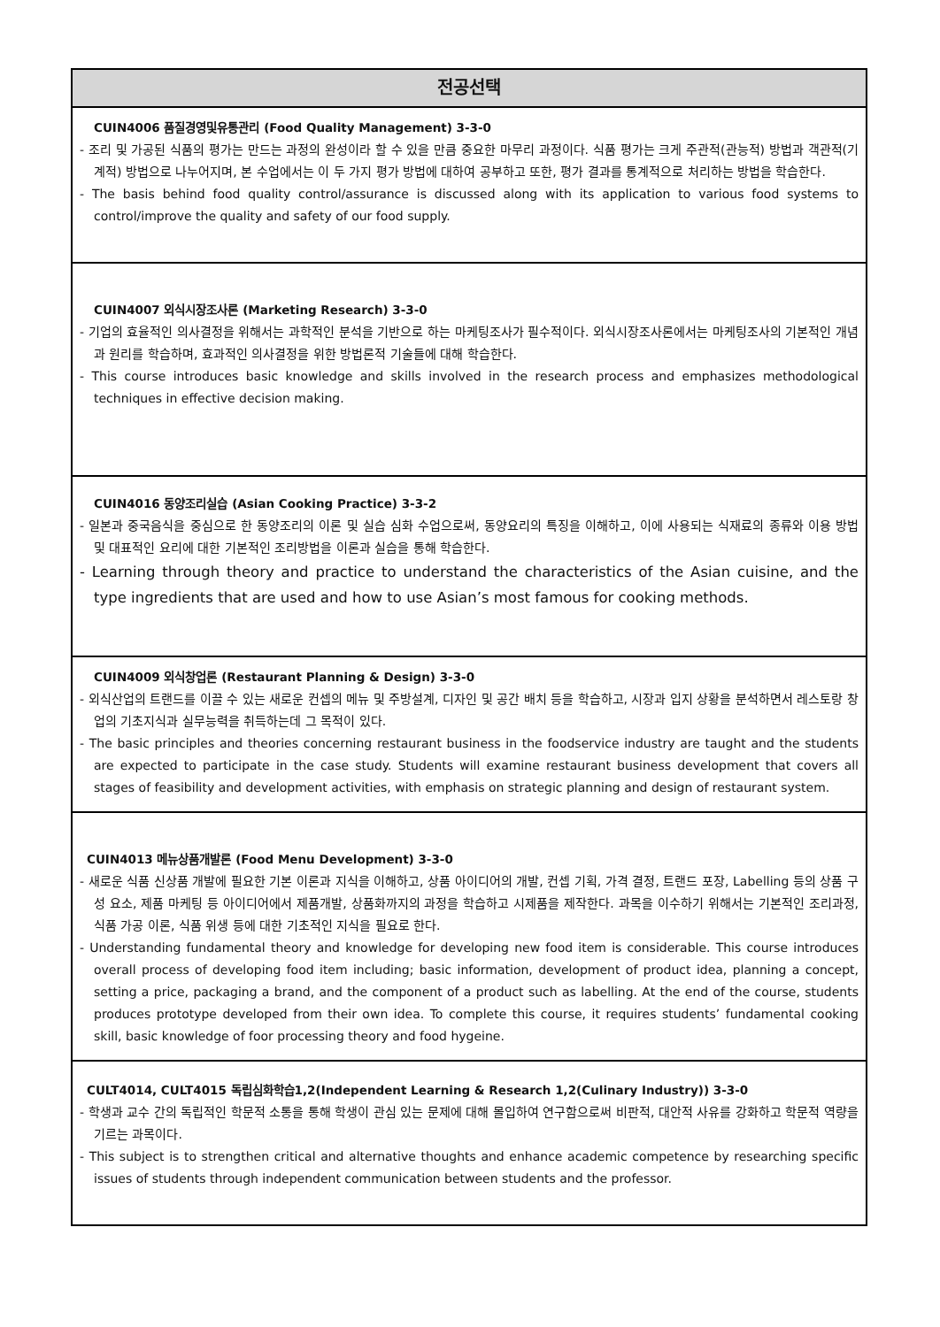| 전공선택 |
| --- |
| CUIN4006 품질경영및유통관리 (Food Quality Management) 3-3-0 - 조리 및 가공된 식품의 평가는 만드는 과정의 완성이라 할 수 있을 만큼 중요한 마무리 과정이다. 식품 평가는 크게 주관적(관능적) 방법과 객관적(기계적) 방법으로 나누어지며, 본 수업에서는 이 두 가지 평가 방법에 대하여 공부하고 또한, 평가 결과를 통계적으로 처리하는 방법을 학습한다. - The basis behind food quality control/assurance is discussed along with its application to various food systems to control/improve the quality and safety of our food supply. |
| CUIN4007 외식시장조사론 (Marketing Research) 3-3-0 - 기업의 효율적인 의사결정을 위해서는 과학적인 분석을 기반으로 하는 마케팅조사가 필수적이다. 외식시장조사론에서는 마케팅조사의 기본적인 개념과 원리를 학습하며, 효과적인 의사결정을 위한 방법론적 기술들에 대해 학습한다. - This course introduces basic knowledge and skills involved in the research process and emphasizes methodological techniques in effective decision making. |
| CUIN4016 동양조리실습 (Asian Cooking Practice) 3-3-2 - 일본과 중국음식을 중심으로 한 동양조리의 이론 및 실습 심화 수업으로써, 동양요리의 특징을 이해하고, 이에 사용되는 식재료의 종류와 이용 방법 및 대표적인 요리에 대한 기본적인 조리방법을 이론과 실습을 통해 학습한다. - Learning through theory and practice to understand the characteristics of the Asian cuisine, and the type ingredients that are used and how to use Asian’s most famous for cooking methods. |
| CUIN4009 외식창업론 (Restaurant Planning & Design) 3-3-0 - 외식산업의 트랜드를 이끌 수 있는 새로운 컨셉의 메뉴 및 주방설계, 디자인 및 공간 배치 등을 학습하고, 시장과 입지 상황을 분석하면서 레스토랑 창업의 기초지식과 실무능력을 취득하는데 그 목적이 있다. - The basic principles and theories concerning restaurant business in the foodservice industry are taught and the students are expected to participate in the case study. Students will examine restaurant business development that covers all stages of feasibility and development activities, with emphasis on strategic planning and design of restaurant system. |
| CUIN4013 메뉴상품개발론 (Food Menu Development) 3-3-0 - 새로운 식품 신상품 개발에 필요한 기본 이론과 지식을 이해하고, 상품 아이디어의 개발, 컨셉 기획, 가격 결정, 트랜드 포장, Labelling 등의 상품 구성 요소, 제품 마케팅 등 아이디어에서 제품개발, 상품화까지의 과정을 학습하고 시제품을 제작한다. 과목을 이수하기 위해서는 기본적인 조리과정, 식품 가공 이론, 식품 위생 등에 대한 기초적인 지식을 필요로 한다. - Understanding fundamental theory and knowledge for developing new food item is considerable. This course introduces overall process of developing food item including; basic information, development of product idea, planning a concept, setting a price, packaging a brand, and the component of a product such as labelling. At the end of the course, students produces prototype developed from their own idea. To complete this course, it requires students’ fundamental cooking skill, basic knowledge of foor processing theory and food hygeine. |
| CULT4014, CULT4015 독립심화학습1,2(Independent Learning & Research 1,2(Culinary Industry)) 3-3-0 - 학생과 교수 간의 독립적인 학문적 소통을 통해 학생이 관심 있는 문제에 대해 몰입하여 연구함으로써 비판적, 대안적 사유를 강화하고 학문적 역량을 기르는 과목이다. - This subject is to strengthen critical and alternative thoughts and enhance academic competence by researching specific issues of students through independent communication between students and the professor. |